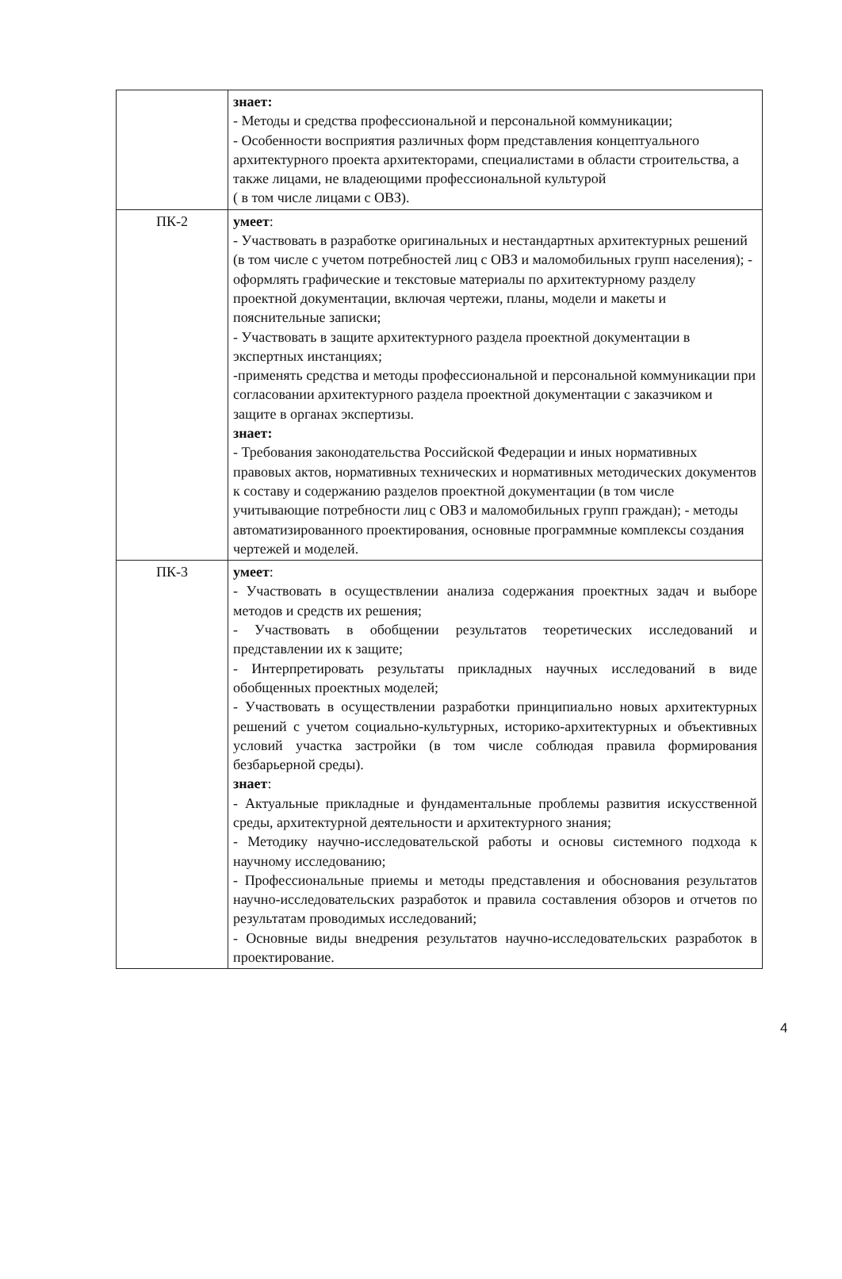| | знает: - Методы и средства профессиональной и персональной коммуникации; - Особенности восприятия различных форм представления концептуального архитектурного проекта архитекторами, специалистами в области строительства, а также лицами, не владеющими профессиональной культурой ( в том числе лицами с ОВЗ). |
| ПК-2 | умеет : - Участвовать в разработке оригинальных и нестандартных архитектурных решений (в том числе с учетом потребностей лиц с ОВЗ и маломобильных групп населения); - оформлять графические и текстовые материалы по архитектурному разделу проектной документации, включая чертежи, планы, модели и макеты и пояснительные записки; - Участвовать в защите архитектурного раздела проектной документации в экспертных инстанциях; -применять средства и методы профессиональной и персональной коммуникации при согласовании архитектурного раздела проектной документации с заказчиком и защите в органах экспертизы. знает: - Требования законодательства Российской Федерации и иных нормативных правовых актов, нормативных технических и нормативных методических документов к составу и содержанию разделов проектной документации (в том числе учитывающие потребности лиц с ОВЗ и маломобильных групп граждан); - методы автоматизированного проектирования, основные программные комплексы создания чертежей и моделей. |
| ПК-3 | умеет : - Участвовать в осуществлении анализа содержания проектных задач и выборе методов и средств их решения; - Участвовать в обобщении результатов теоретических исследований и представлении их к защите; - Интерпретировать результаты прикладных научных исследований в виде обобщенных проектных моделей; - Участвовать в осуществлении разработки принципиально новых архитектурных решений с учетом социально-культурных, историко-архитектурных и объективных условий участка застройки (в том числе соблюдая правила формирования безбарьерной среды). знает : - Актуальные прикладные и фундаментальные проблемы развития искусственной среды, архитектурной деятельности и архитектурного знания; - Методику научно-исследовательской работы и основы системного подхода к научному исследованию; - Профессиональные приемы и методы представления и обоснования результатов научно-исследовательских разработок и правила составления обзоров и отчетов по результатам проводимых исследований; - Основные виды внедрения результатов научно-исследовательских разработок в проектирование. |
4